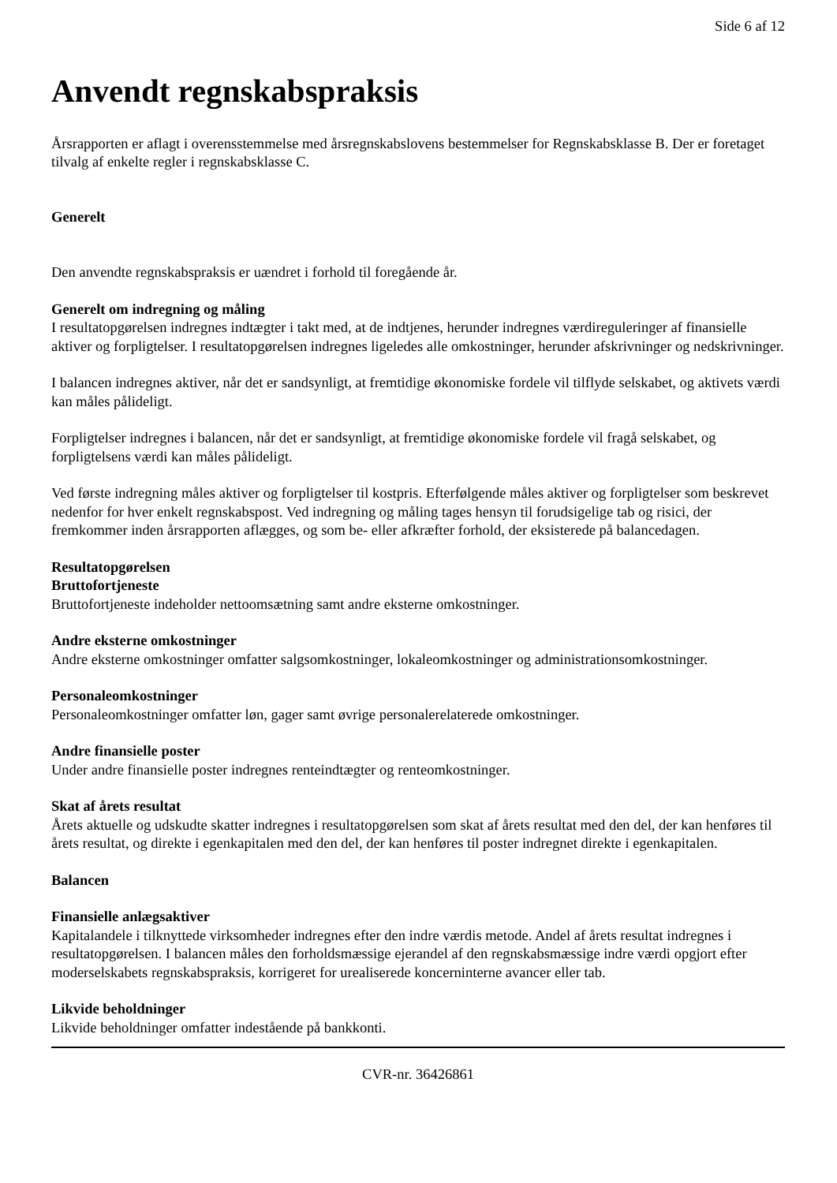Side 6 af 12
Anvendt regnskabspraksis
Årsrapporten er aflagt i overensstemmelse med årsregnskabslovens bestemmelser for Regnskabsklasse B. Der er foretaget tilvalg af enkelte regler i regnskabsklasse C.
Generelt
Den anvendte regnskabspraksis er uændret i forhold til foregående år.
Generelt om indregning og måling
I resultatopgørelsen indregnes indtægter i takt med, at de indtjenes, herunder indregnes værdireguleringer af finansielle aktiver og forpligtelser. I resultatopgørelsen indregnes ligeledes alle omkostninger, herunder afskrivninger og nedskrivninger.
I balancen indregnes aktiver, når det er sandsynligt, at fremtidige økonomiske fordele vil tilflyde selskabet, og aktivets værdi kan måles pålideligt.
Forpligtelser indregnes i balancen, når det er sandsynligt, at fremtidige økonomiske fordele vil fragå selskabet, og forpligtelsens værdi kan måles pålideligt.
Ved første indregning måles aktiver og forpligtelser til kostpris. Efterfølgende måles aktiver og forpligtelser som beskrevet nedenfor for hver enkelt regnskabspost. Ved indregning og måling tages hensyn til forudsigelige tab og risici, der fremkommer inden årsrapporten aflægges, og som be- eller afkræfter forhold, der eksisterede på balancedagen.
Resultatopgørelsen
Bruttofortjeneste
Bruttofortjeneste indeholder nettoomsætning samt andre eksterne omkostninger.
Andre eksterne omkostninger
Andre eksterne omkostninger omfatter salgsomkostninger, lokaleomkostninger og administrationsomkostninger.
Personaleomkostninger
Personaleomkostninger omfatter løn, gager samt øvrige personalerelaterede omkostninger.
Andre finansielle poster
Under andre finansielle poster indregnes renteindtægter og renteomkostninger.
Skat af årets resultat
Årets aktuelle og udskudte skatter indregnes i resultatopgørelsen som skat af årets resultat med den del, der kan henføres til årets resultat, og direkte i egenkapitalen med den del, der kan henføres til poster indregnet direkte i egenkapitalen.
Balancen
Finansielle anlægsaktiver
Kapitalandele i tilknyttede virksomheder indregnes efter den indre værdis metode. Andel af årets resultat indregnes i resultatopgørelsen. I balancen måles den forholdsmæssige ejerandel af den regnskabsmæssige indre værdi opgjort efter moderselskabets regnskabspraksis, korrigeret for urealiserede koncerninterne avancer eller tab.
Likvide beholdninger
Likvide beholdninger omfatter indestående på bankkonti.
CVR-nr. 36426861